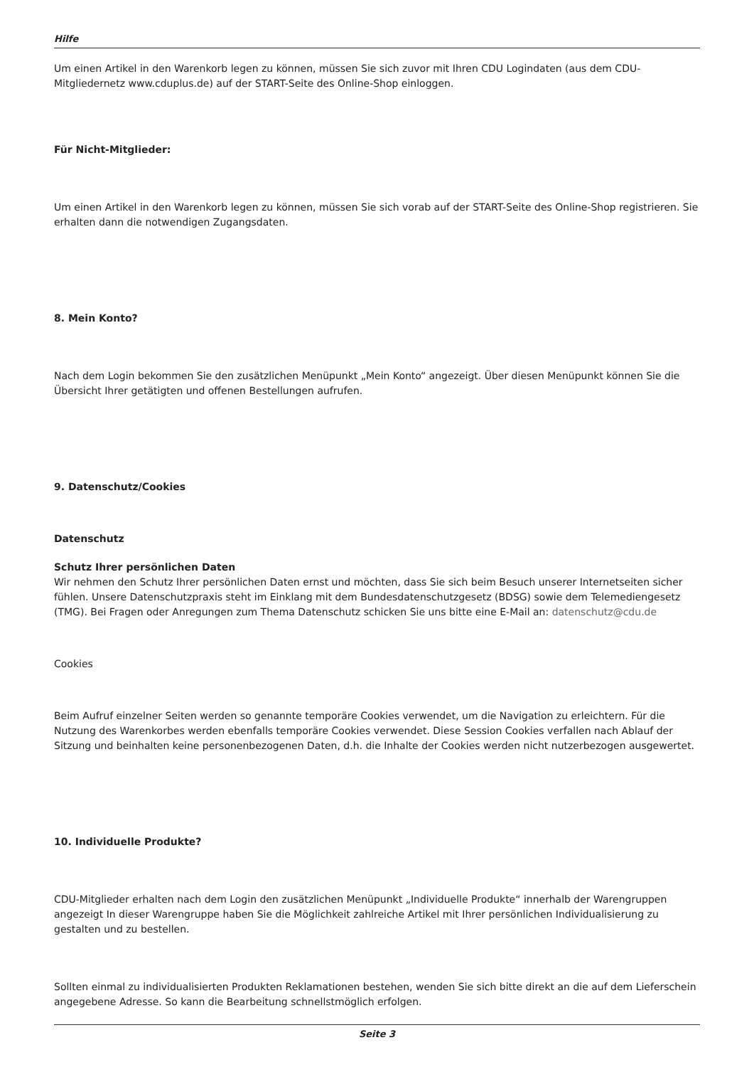Hilfe
Um einen Artikel in den Warenkorb legen zu können, müssen Sie sich zuvor mit Ihren CDU Logindaten (aus dem CDU-Mitgliedernetz www.cduplus.de) auf der START-Seite des Online-Shop einloggen.
Für Nicht-Mitglieder:
Um einen Artikel in den Warenkorb legen zu können, müssen Sie sich vorab auf der START-Seite des Online-Shop registrieren. Sie erhalten dann die notwendigen Zugangsdaten.
8. Mein Konto?
Nach dem Login bekommen Sie den zusätzlichen Menüpunkt „Mein Konto“ angezeigt. Über diesen Menüpunkt können Sie die Übersicht Ihrer getätigten und offenen Bestellungen aufrufen.
9. Datenschutz/Cookies
Datenschutz
Schutz Ihrer persönlichen Daten
Wir nehmen den Schutz Ihrer persönlichen Daten ernst und möchten, dass Sie sich beim Besuch unserer Internetseiten sicher fühlen. Unsere Datenschutzpraxis steht im Einklang mit dem Bundesdatenschutzgesetz (BDSG) sowie dem Telemediengesetz (TMG). Bei Fragen oder Anregungen zum Thema Datenschutz schicken Sie uns bitte eine E-Mail an: datenschutz@cdu.de
Cookies
Beim Aufruf einzelner Seiten werden so genannte temporäre Cookies verwendet, um die Navigation zu erleichtern. Für die Nutzung des Warenkorbes werden ebenfalls temporäre Cookies verwendet. Diese Session Cookies verfallen nach Ablauf der Sitzung und beinhalten keine personenbezogenen Daten, d.h. die Inhalte der Cookies werden nicht nutzerbezogen ausgewertet.
10. Individuelle Produkte?
CDU-Mitglieder erhalten nach dem Login den zusätzlichen Menüpunkt „Individuelle Produkte“ innerhalb der Warengruppen angezeigt In dieser Warengruppe haben Sie die Möglichkeit zahlreiche Artikel mit Ihrer persönlichen Individualisierung zu gestalten und zu bestellen.
Sollten einmal zu individualisierten Produkten Reklamationen bestehen, wenden Sie sich bitte direkt an die auf dem Lieferschein angegebene Adresse. So kann die Bearbeitung schnellstmöglich erfolgen.
Seite 3